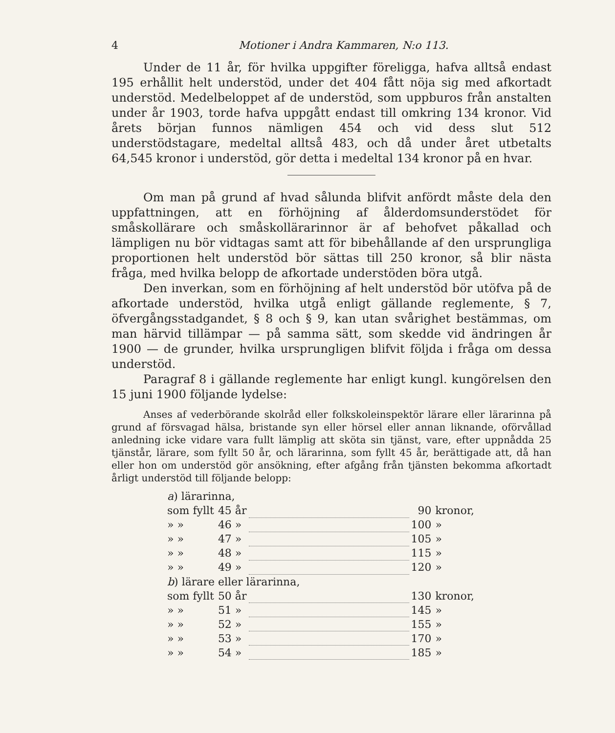4 Motioner i Andra Kammaren, N:o 113.
Under de 11 år, för hvilka uppgifter föreligga, hafva alltså endast 195 erhållit helt understöd, under det 404 fått nöja sig med afkortadt understöd. Medelbeloppet af de understöd, som uppburos från anstalten under år 1903, torde hafva uppgått endast till omkring 134 kronor. Vid årets början funnos nämligen 454 och vid dess slut 512 understödstagare, medeltal alltså 483, och då under året utbetalts 64,545 kronor i understöd, gör detta i medeltal 134 kronor på en hvar.
Om man på grund af hvad sålunda blifvit anfördt måste dela den uppfattningen, att en förhöjning af ålderdomsunderstödet för småskollärare och småskollärarinnor är af behofvet påkallad och lämpligen nu bör vidtagas samt att för bibehållande af den ursprungliga proportionen helt understöd bör sättas till 250 kronor, så blir nästa fråga, med hvilka belopp de afkortade understöden böra utgå.
Den inverkan, som en förhöjning af helt understöd bör utöfva på de afkortade understöd, hvilka utgå enligt gällande reglemente, § 7, öfvergångsstadgandet, § 8 och § 9, kan utan svårighet bestämmas, om man härvid tillämpar — på samma sätt, som skedde vid ändringen år 1900 — de grunder, hvilka ursprungligen blifvit följda i fråga om dessa understöd.
Paragraf 8 i gällande reglemente har enligt kungl. kungörelsen den 15 juni 1900 följande lydelse:
Anses af vederbörande skolråd eller folkskoleinspektör lärare eller lärarinna på grund af försvagad hälsa, bristande syn eller hörsel eller annan liknande, oförvållad anledning icke vidare vara fullt lämplig att sköta sin tjänst, vare, efter uppnådda 25 tjänstår, lärare, som fyllt 50 år, och lärarinna, som fyllt 45 år, berättigade att, då han eller hon om understöd gör ansökning, efter afgång från tjänsten bekomma afkortadt årligt understöd till följande belopp:
| a ) lärarinna, | | | | |
| som fyllt | 45 år | | 90 | kronor, |
| » » | 46 » | | 100 | » |
| » » | 47 » | | 105 | » |
| » » | 48 » | | 115 | » |
| » » | 49 » | | 120 | » |
| b ) lärare eller lärarinna, | | | | |
| som fyllt | 50 år | | 130 | kronor, |
| » » | 51 » | | 145 | » |
| » » | 52 » | | 155 | » |
| » » | 53 » | | 170 | » |
| » » | 54 » | | 185 | » |